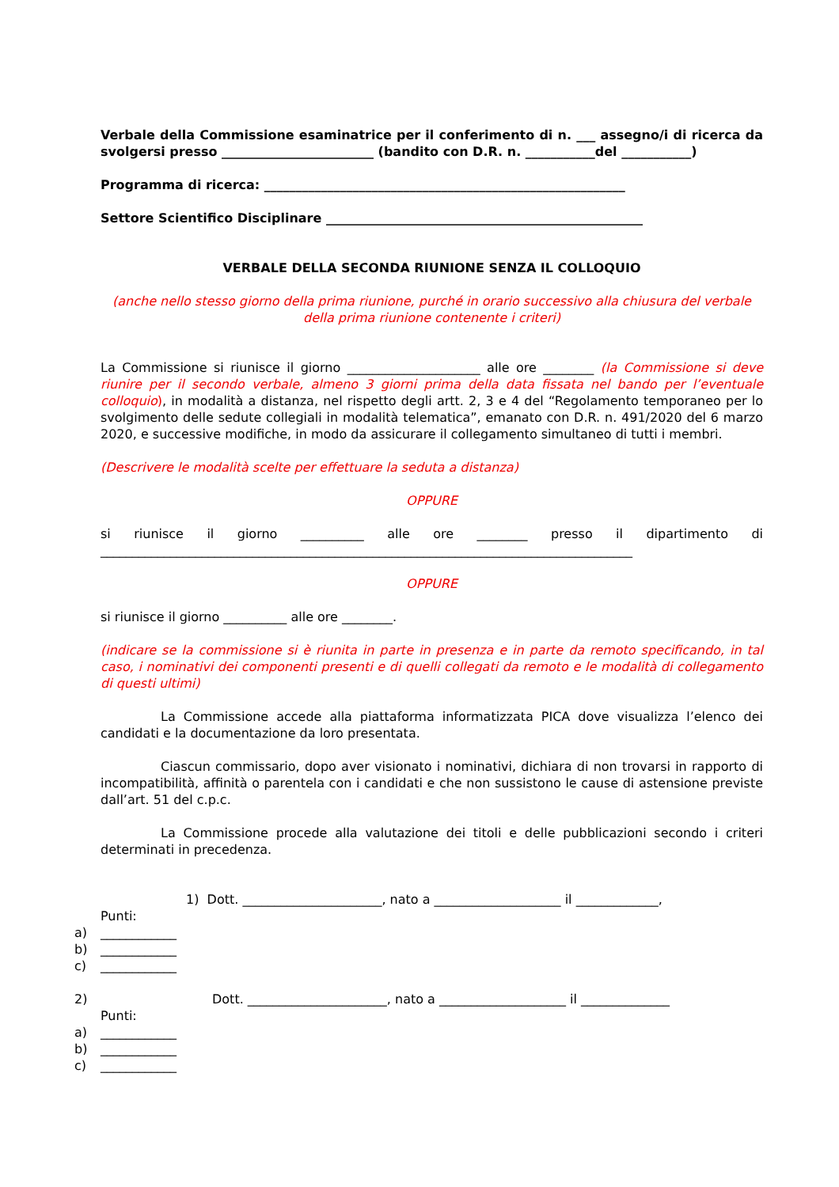Verbale della Commissione esaminatrice per il conferimento di n. ___ assegno/i di ricerca da svolgersi presso ________________________ (bandito con D.R. n. ___________del ___________)
Programma di ricerca: _________________________________________________________
Settore Scientifico Disciplinare __________________________________________________
VERBALE DELLA SECONDA RIUNIONE SENZA IL COLLOQUIO
(anche nello stesso giorno della prima riunione, purché in orario successivo alla chiusura del verbale della prima riunione contenente i criteri)
La Commissione si riunisce il giorno _____________________ alle ore ________ (la Commissione si deve riunire per il secondo verbale, almeno 3 giorni prima della data fissata nel bando per l’eventuale colloquio), in modalità a distanza, nel rispetto degli artt. 2, 3 e 4 del “Regolamento temporaneo per lo svolgimento delle sedute collegiali in modalità telematica”, emanato con D.R. n. 491/2020 del 6 marzo 2020, e successive modifiche, in modo da assicurare il collegamento simultaneo di tutti i membri.
(Descrivere le modalità scelte per effettuare la seduta a distanza)
OPPURE
si riunisce il giorno __________ alle ore ________ presso il dipartimento di ____________________________________________________________________________________
OPPURE
si riunisce il giorno __________ alle ore ________.
(indicare se la commissione si è riunita in parte in presenza e in parte da remoto specificando, in tal caso, i nominativi dei componenti presenti e di quelli collegati da remoto e le modalità di collegamento di questi ultimi)
La Commissione accede alla piattaforma informatizzata PICA dove visualizza l’elenco dei candidati e la documentazione da loro presentata.
Ciascun commissario, dopo aver visionato i nominativi, dichiara di non trovarsi in rapporto di incompatibilità, affinità o parentela con i candidati e che non sussistono le cause di astensione previste dall’art. 51 del c.p.c.
La Commissione procede alla valutazione dei titoli e delle pubblicazioni secondo i criteri determinati in precedenza.
1) Dott. ______________________, nato a ____________________ il _____________,
Punti:
a) ____________
b) ____________
c) ____________
2) Dott. ______________________, nato a ____________________ il ______________
Punti:
a) ____________
b) ____________
c) ____________